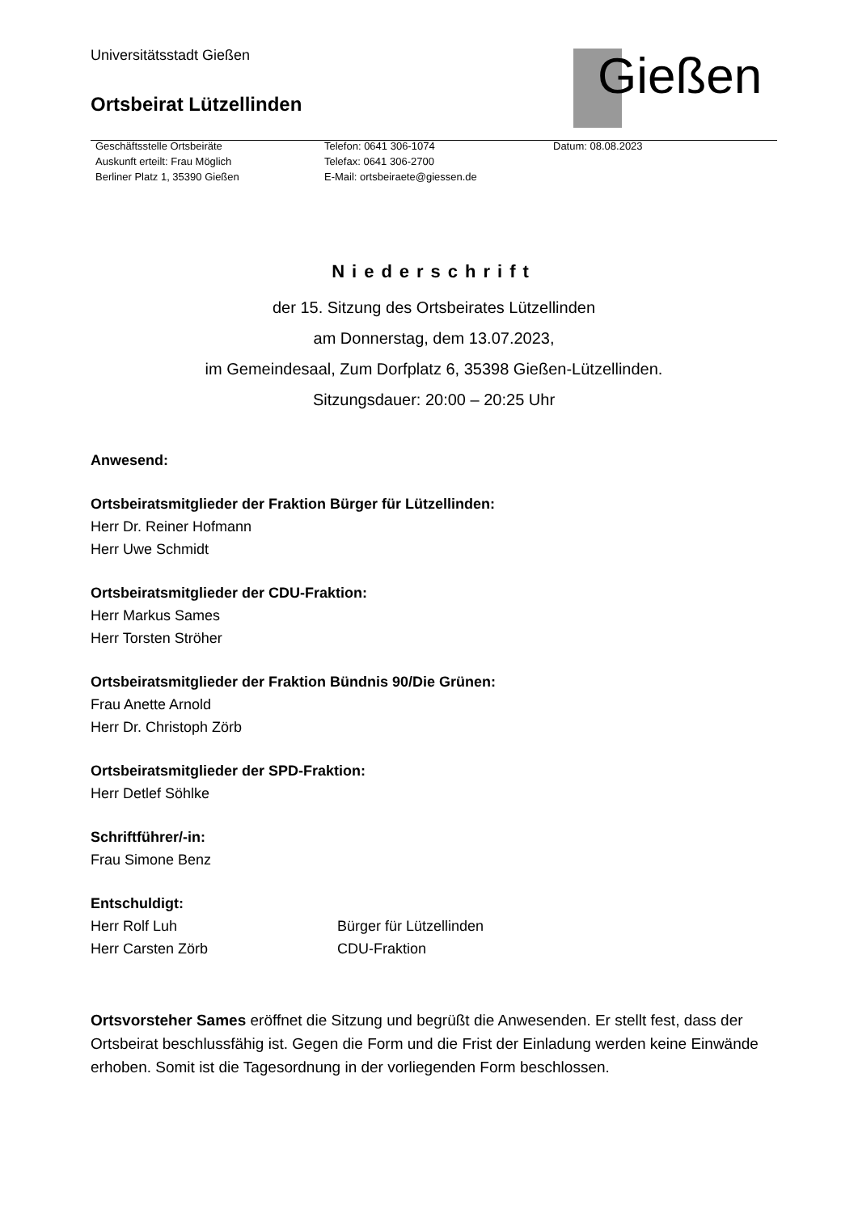Universitätsstadt Gießen
Ortsbeirat Lützellinden
Gießen
Geschäftsstelle Ortsbeiräte
Auskunft erteilt: Frau Möglich
Berliner Platz 1, 35390 Gießen
Telefon: 0641 306-1074
Telefax: 0641 306-2700
E-Mail: ortsbeiraete@giessen.de
Datum: 08.08.2023
Niederschrift
der 15. Sitzung des Ortsbeirates Lützellinden
am Donnerstag, dem 13.07.2023,
im Gemeindesaal, Zum Dorfplatz 6, 35398 Gießen-Lützellinden.
Sitzungsdauer: 20:00 – 20:25 Uhr
Anwesend:
Ortsbeiratsmitglieder der Fraktion Bürger für Lützellinden:
Herr Dr. Reiner Hofmann
Herr Uwe Schmidt
Ortsbeiratsmitglieder der CDU-Fraktion:
Herr Markus Sames
Herr Torsten Ströher
Ortsbeiratsmitglieder der Fraktion Bündnis 90/Die Grünen:
Frau Anette Arnold
Herr Dr. Christoph Zörb
Ortsbeiratsmitglieder der SPD-Fraktion:
Herr Detlef Söhlke
Schriftführer/-in:
Frau Simone Benz
Entschuldigt:
Herr Rolf Luh Bürger für Lützellinden
Herr Carsten Zörb CDU-Fraktion
Ortsvorsteher Sames eröffnet die Sitzung und begrüßt die Anwesenden. Er stellt fest, dass der Ortsbeirat beschlussfähig ist. Gegen die Form und die Frist der Einladung werden keine Einwände erhoben. Somit ist die Tagesordnung in der vorliegenden Form beschlossen.